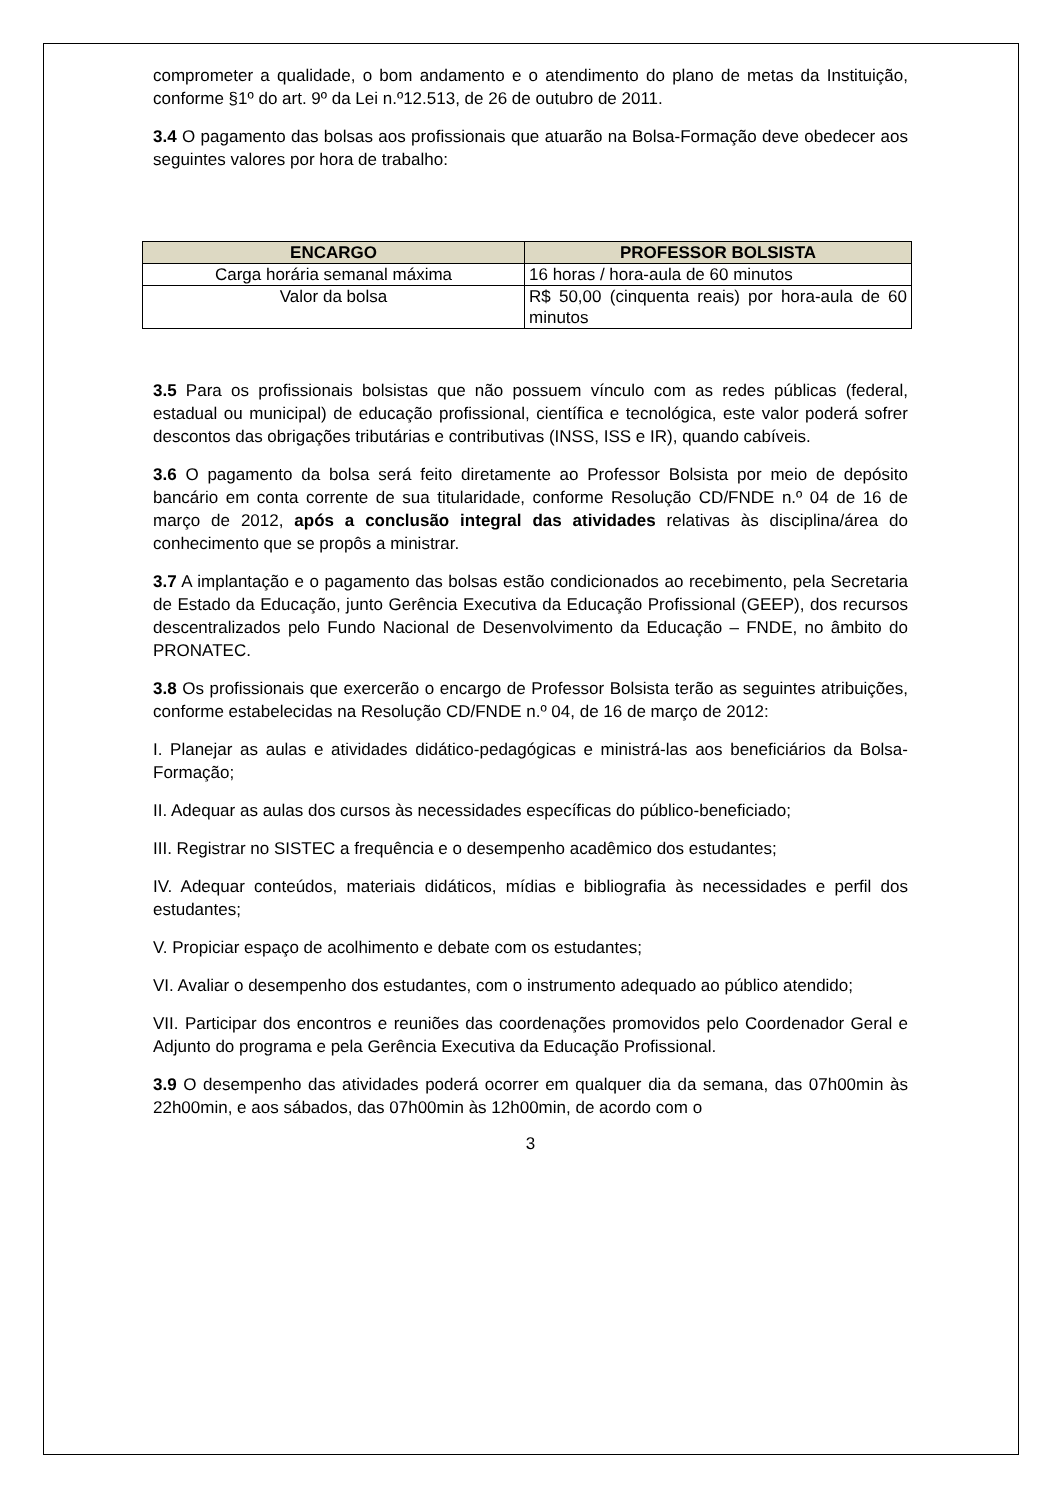comprometer a qualidade, o bom andamento e o atendimento do plano de metas da Instituição, conforme §1º do art. 9º da Lei n.º12.513, de 26 de outubro de 2011.
3.4 O pagamento das bolsas aos profissionais que atuarão na Bolsa-Formação deve obedecer aos seguintes valores por hora de trabalho:
| ENCARGO | PROFESSOR BOLSISTA |
| --- | --- |
| Carga horária semanal máxima | 16 horas / hora-aula de 60 minutos |
| Valor da bolsa | R$ 50,00 (cinquenta reais) por hora-aula de 60 minutos |
3.5 Para os profissionais bolsistas que não possuem vínculo com as redes públicas (federal, estadual ou municipal) de educação profissional, científica e tecnológica, este valor poderá sofrer descontos das obrigações tributárias e contributivas (INSS, ISS e IR), quando cabíveis.
3.6 O pagamento da bolsa será feito diretamente ao Professor Bolsista por meio de depósito bancário em conta corrente de sua titularidade, conforme Resolução CD/FNDE n.º 04 de 16 de março de 2012, após a conclusão integral das atividades relativas às disciplina/área do conhecimento que se propôs a ministrar.
3.7 A implantação e o pagamento das bolsas estão condicionados ao recebimento, pela Secretaria de Estado da Educação, junto Gerência Executiva da Educação Profissional (GEEP), dos recursos descentralizados pelo Fundo Nacional de Desenvolvimento da Educação – FNDE, no âmbito do PRONATEC.
3.8 Os profissionais que exercerão o encargo de Professor Bolsista terão as seguintes atribuições, conforme estabelecidas na Resolução CD/FNDE n.º 04, de 16 de março de 2012:
I. Planejar as aulas e atividades didático-pedagógicas e ministrá-las aos beneficiários da Bolsa- Formação;
II. Adequar as aulas dos cursos às necessidades específicas do público-beneficiado;
III. Registrar no SISTEC a frequência e o desempenho acadêmico dos estudantes;
IV. Adequar conteúdos, materiais didáticos, mídias e bibliografia às necessidades e perfil dos estudantes;
V. Propiciar espaço de acolhimento e debate com os estudantes;
VI. Avaliar o desempenho dos estudantes, com o instrumento adequado ao público atendido;
VII. Participar dos encontros e reuniões das coordenações promovidos pelo Coordenador Geral e Adjunto do programa e pela Gerência Executiva da Educação Profissional.
3.9 O desempenho das atividades poderá ocorrer em qualquer dia da semana, das 07h00min às 22h00min, e aos sábados, das 07h00min às 12h00min, de acordo com o
3